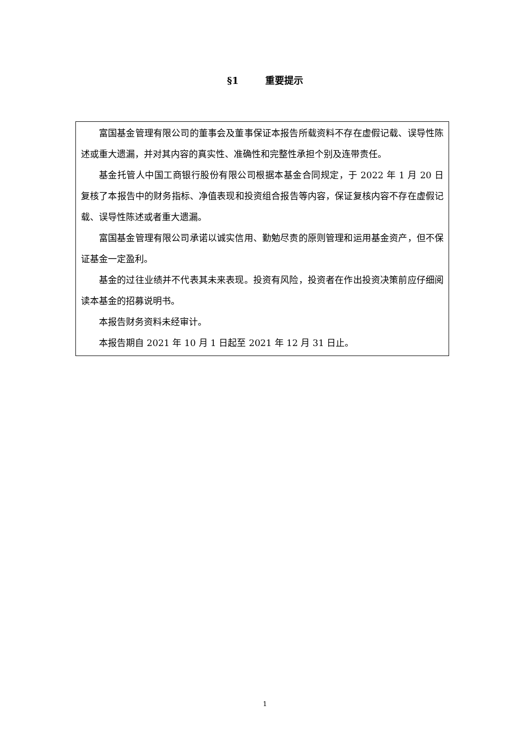§1 重要提示
富国基金管理有限公司的董事会及董事保证本报告所载资料不存在虚假记载、误导性陈述或重大遗漏，并对其内容的真实性、准确性和完整性承担个别及连带责任。
基金托管人中国工商银行股份有限公司根据本基金合同规定，于 2022 年 1 月 20 日复核了本报告中的财务指标、净值表现和投资组合报告等内容，保证复核内容不存在虚假记载、误导性陈述或者重大遗漏。
富国基金管理有限公司承诺以诚实信用、勤勉尽责的原则管理和运用基金资产，但不保证基金一定盈利。
基金的过往业绩并不代表其未来表现。投资有风险，投资者在作出投资决策前应仔细阅读本基金的招募说明书。
本报告财务资料未经审计。
本报告期自 2021 年 10 月 1 日起至 2021 年 12 月 31 日止。
1